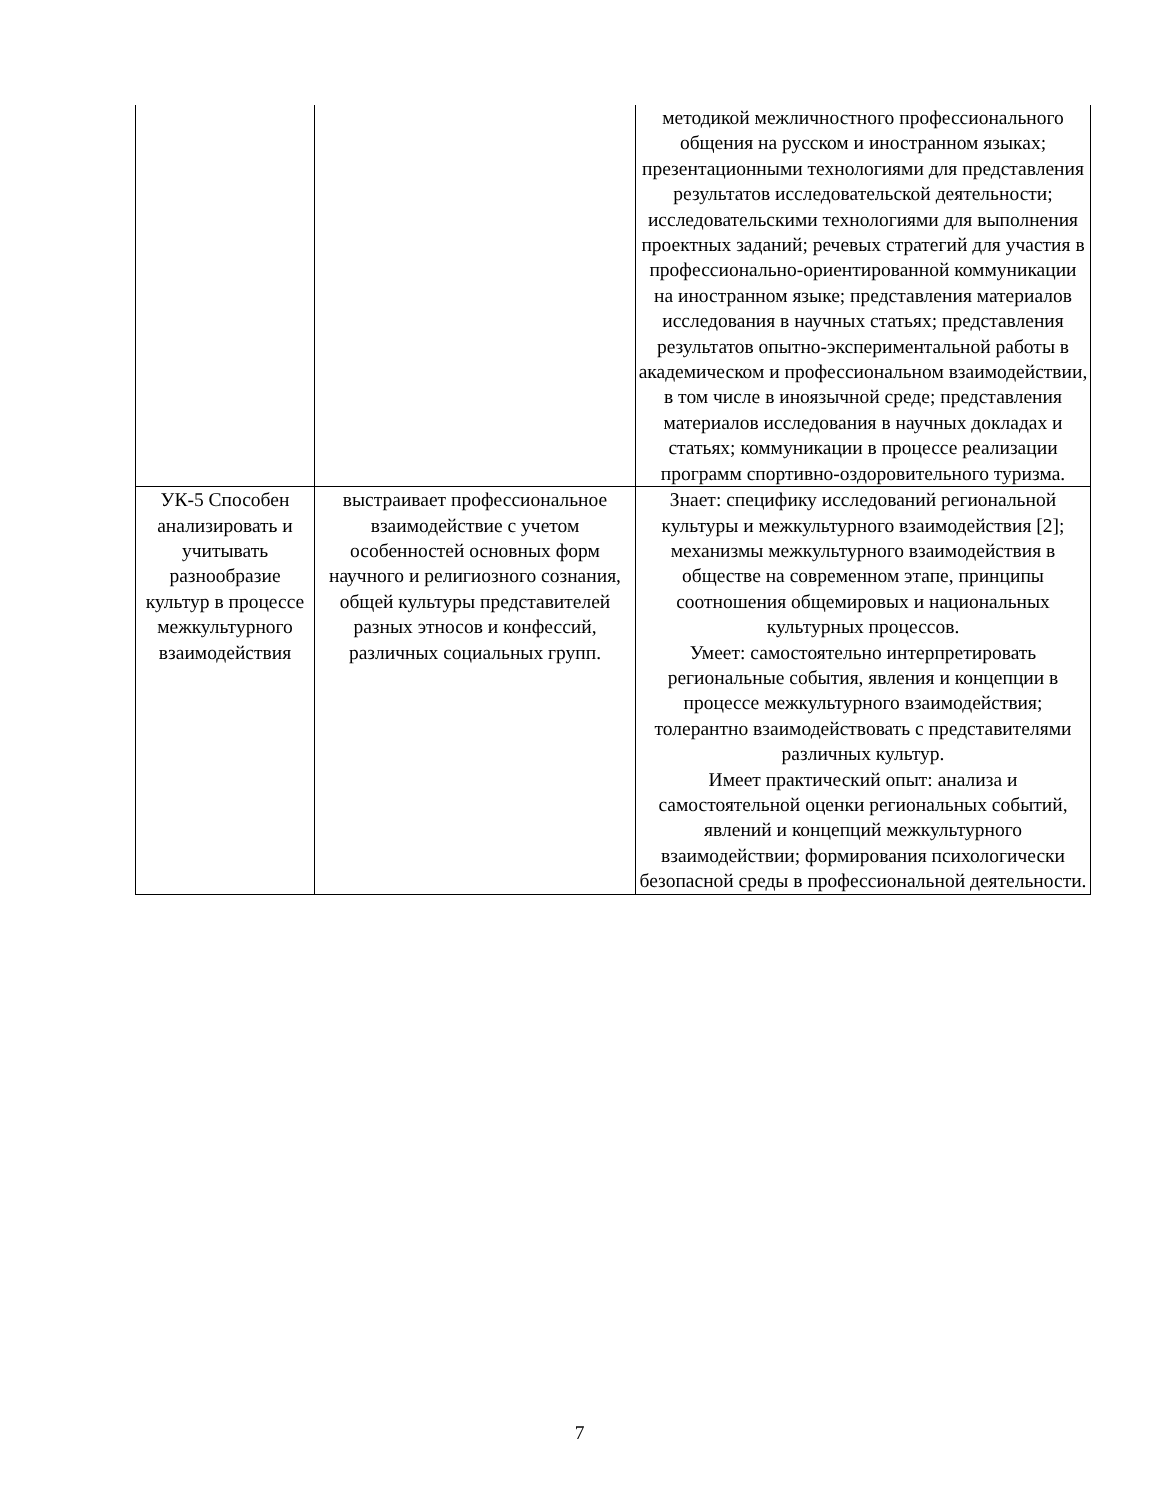| | | методикой межличностного профессионального общения на русском и иностранном языках; презентационными технологиями для представления результатов исследовательской деятельности; исследовательскими технологиями для выполнения проектных заданий; речевых стратегий для участия в профессионально-ориентированной коммуникации на иностранном языке; представления материалов исследования в научных статьях; представления результатов опытно-экспериментальной работы в академическом и профессиональном взаимодействии, в том числе в иноязычной среде; представления материалов исследования в научных докладах и статьях; коммуникации в процессе реализации программ спортивно-оздоровительного туризма. |
| УК-5 Способен анализировать и учитывать разнообразие культур в процессе межкультурного взаимодействия | выстраивает профессиональное взаимодействие с учетом особенностей основных форм научного и религиозного сознания, общей культуры представителей разных этносов и конфессий, различных социальных групп. | Знает: специфику исследований региональной культуры и межкультурного взаимодействия [2]; механизмы межкультурного взаимодействия в обществе на современном этапе, принципы соотношения общемировых и национальных культурных процессов. Умеет: самостоятельно интерпретировать региональные события, явления и концепции в процессе межкультурного взаимодействия; толерантно взаимодействовать с представителями различных культур. Имеет практический опыт: анализа и самостоятельной оценки региональных событий, явлений и концепций межкультурного взаимодействии; формирования психологически безопасной среды в профессиональной деятельности. |
7